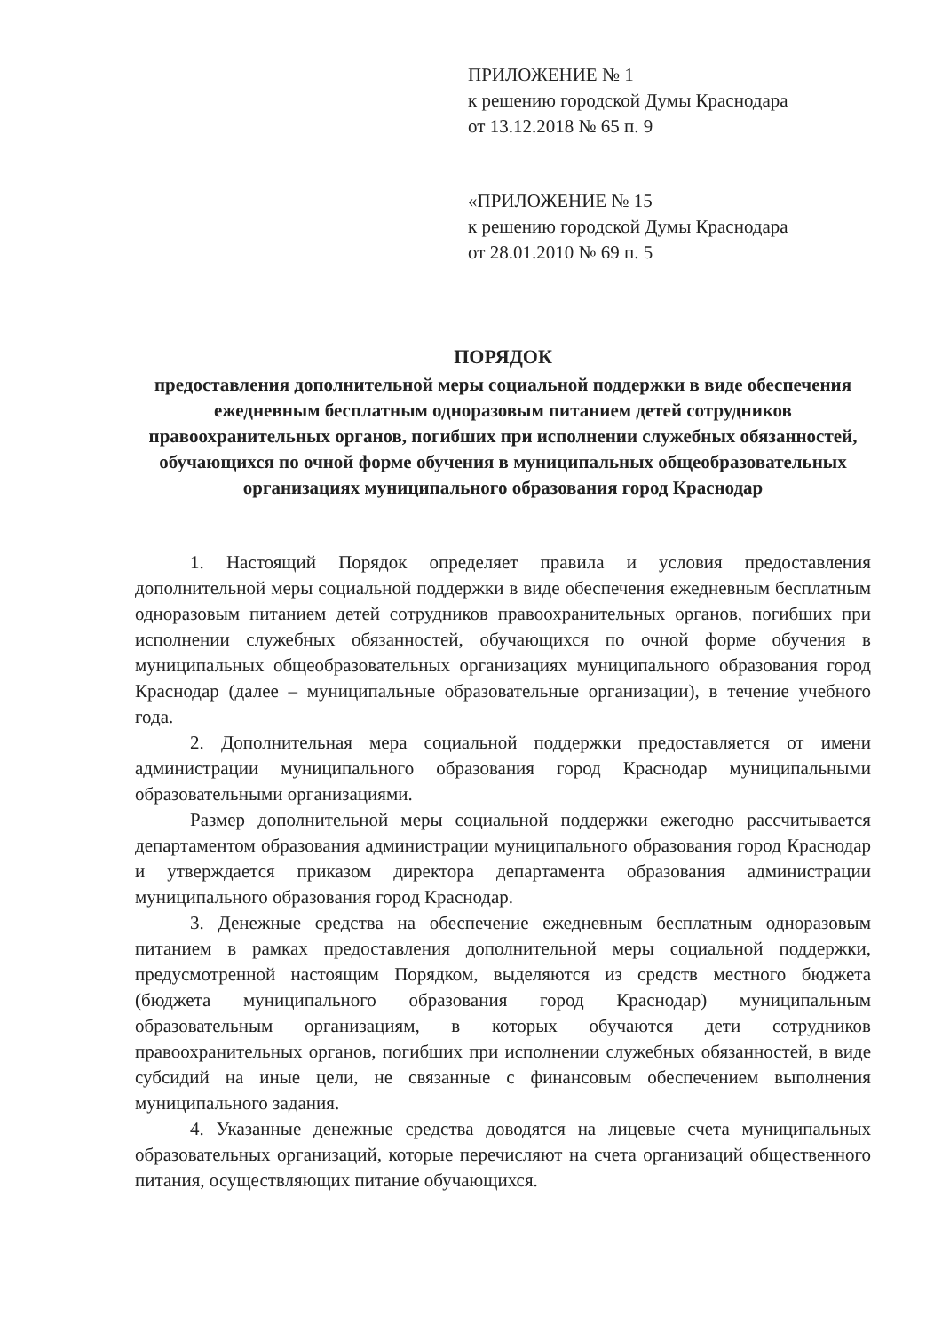ПРИЛОЖЕНИЕ № 1
к решению городской Думы Краснодара
от 13.12.2018 № 65 п. 9
«ПРИЛОЖЕНИЕ № 15
к решению городской Думы Краснодара
от 28.01.2010 № 69 п. 5
ПОРЯДОК
предоставления дополнительной меры социальной поддержки в виде обеспечения ежедневным бесплатным одноразовым питанием детей сотрудников правоохранительных органов, погибших при исполнении служебных обязанностей, обучающихся по очной форме обучения в муниципальных общеобразовательных организациях муниципального образования город Краснодар
1. Настоящий Порядок определяет правила и условия предоставления дополнительной меры социальной поддержки в виде обеспечения ежедневным бесплатным одноразовым питанием детей сотрудников правоохранительных органов, погибших при исполнении служебных обязанностей, обучающихся по очной форме обучения в муниципальных общеобразовательных организациях муниципального образования город Краснодар (далее – муниципальные образовательные организации), в течение учебного года.
2. Дополнительная мера социальной поддержки предоставляется от имени администрации муниципального образования город Краснодар муниципальными образовательными организациями.
Размер дополнительной меры социальной поддержки ежегодно рассчитывается департаментом образования администрации муниципального образования город Краснодар и утверждается приказом директора департамента образования администрации муниципального образования город Краснодар.
3. Денежные средства на обеспечение ежедневным бесплатным одноразовым питанием в рамках предоставления дополнительной меры социальной поддержки, предусмотренной настоящим Порядком, выделяются из средств местного бюджета (бюджета муниципального образования город Краснодар) муниципальным образовательным организациям, в которых обучаются дети сотрудников правоохранительных органов, погибших при исполнении служебных обязанностей, в виде субсидий на иные цели, не связанные с финансовым обеспечением выполнения муниципального задания.
4. Указанные денежные средства доводятся на лицевые счета муниципальных образовательных организаций, которые перечисляют на счета организаций общественного питания, осуществляющих питание обучающихся.